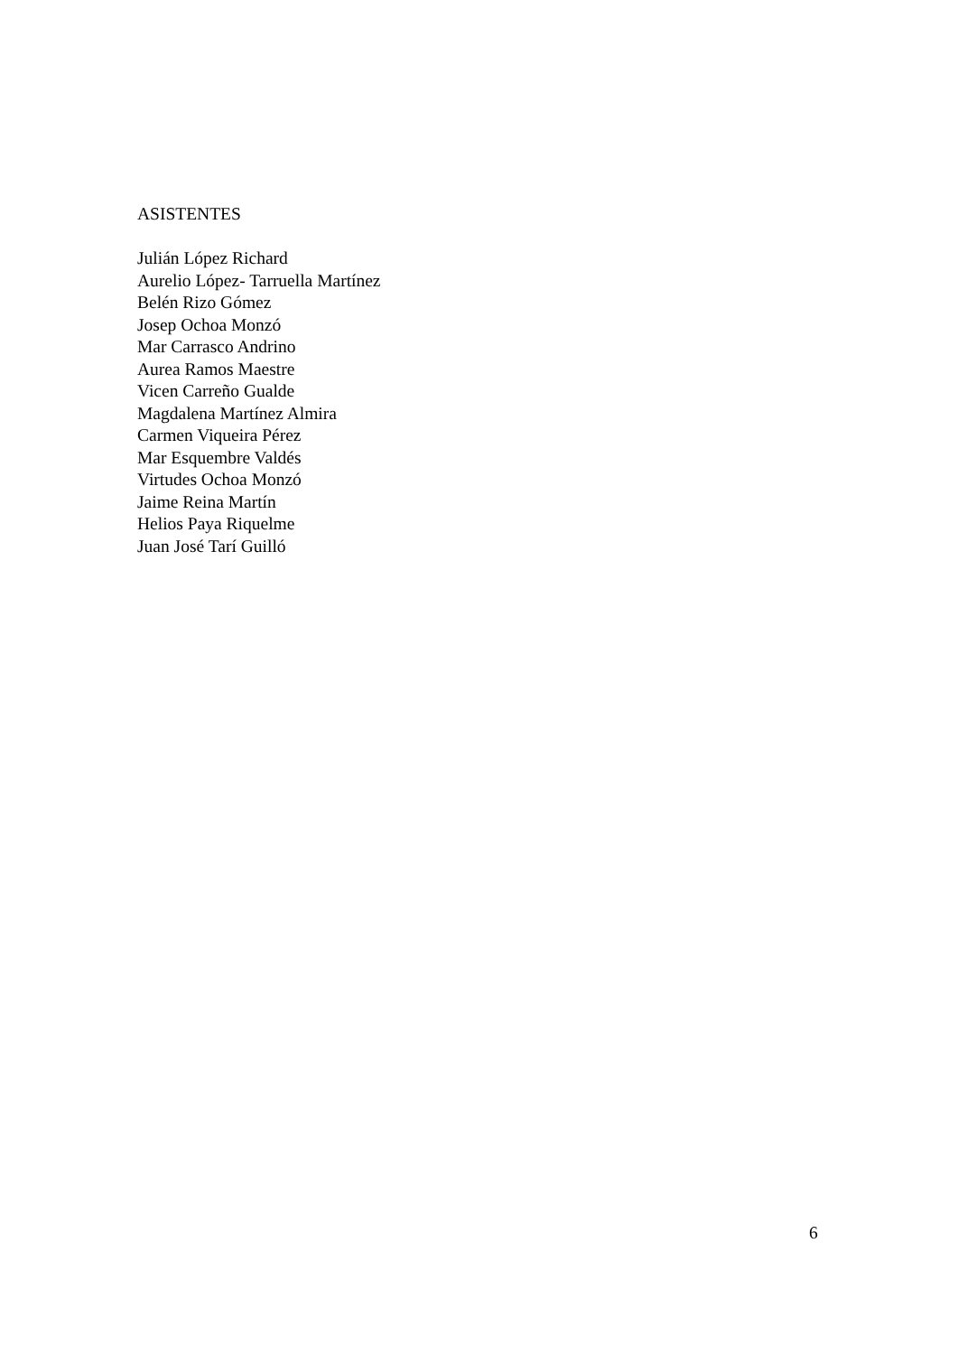ASISTENTES
Julián López Richard
Aurelio López- Tarruella Martínez
Belén Rizo Gómez
Josep Ochoa Monzó
Mar Carrasco Andrino
Aurea Ramos Maestre
Vicen Carreño Gualde
Magdalena Martínez Almira
Carmen Viqueira Pérez
Mar Esquembre Valdés
Virtudes Ochoa Monzó
Jaime Reina Martín
Helios Paya Riquelme
Juan José Tarí Guilló
6